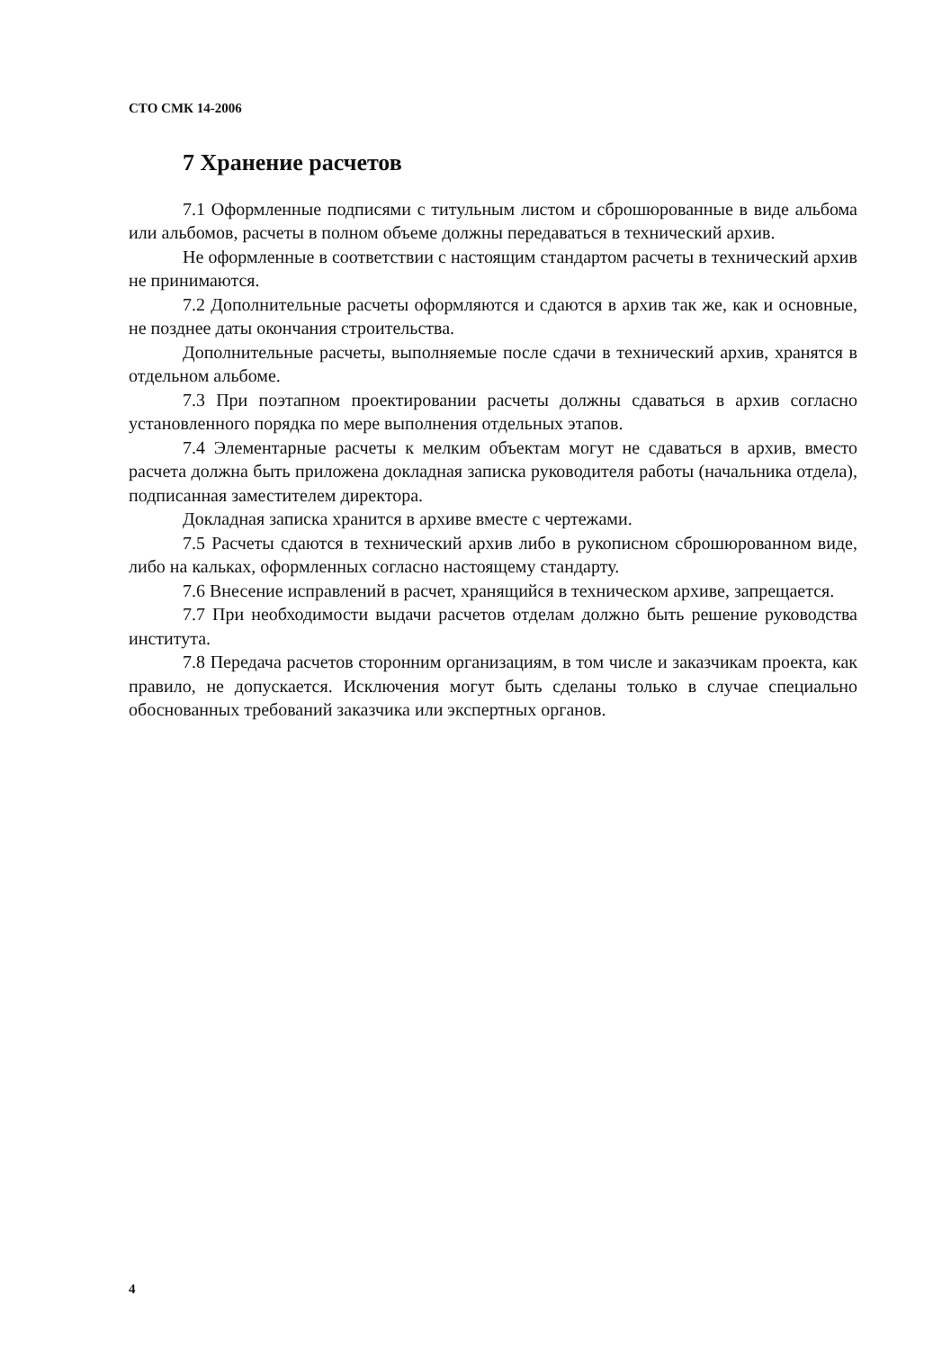СТО СМК 14-2006
7 Хранение расчетов
7.1 Оформленные подписями с титульным листом и сброшюрованные в виде альбома или альбомов, расчеты в полном объеме должны передаваться в технический архив.
Не оформленные в соответствии с настоящим стандартом расчеты в технический архив не принимаются.
7.2 Дополнительные расчеты оформляются и сдаются в архив так же, как и основные, не позднее даты окончания строительства.
Дополнительные расчеты, выполняемые после сдачи в технический архив, хранятся в отдельном альбоме.
7.3 При поэтапном проектировании расчеты должны сдаваться в архив согласно установленного порядка по мере выполнения отдельных этапов.
7.4 Элементарные расчеты к мелким объектам могут не сдаваться в архив, вместо расчета должна быть приложена докладная записка руководителя работы (начальника отдела), подписанная заместителем директора.
Докладная записка хранится в архиве вместе с чертежами.
7.5 Расчеты сдаются в технический архив либо в рукописном сброшюрованном виде, либо на кальках, оформленных согласно настоящему стандарту.
7.6 Внесение исправлений в расчет, хранящийся в техническом архиве, запрещается.
7.7 При необходимости выдачи расчетов отделам должно быть решение руководства института.
7.8 Передача расчетов сторонним организациям, в том числе и заказчикам проекта, как правило, не допускается. Исключения могут быть сделаны только в случае специально обоснованных требований заказчика или экспертных органов.
4